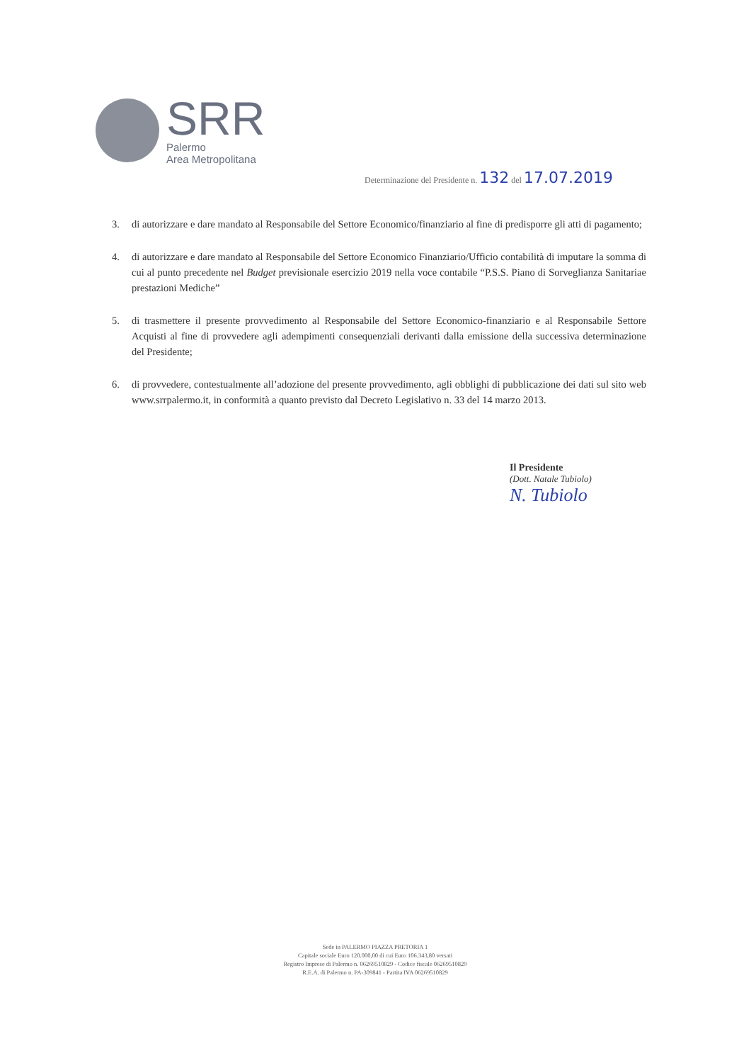SRR
Palermo
Area Metropolitana
Determinazione del Presidente n. 132 del 17.07.2019
3. di autorizzare e dare mandato al Responsabile del Settore Economico/finanziario al fine di predisporre gli atti di pagamento;
4. di autorizzare e dare mandato al Responsabile del Settore Economico Finanziario/Ufficio contabilità di imputare la somma di cui al punto precedente nel Budget previsionale esercizio 2019 nella voce contabile “P.S.S. Piano di Sorveglianza Sanitariae prestazioni Mediche”
5. di trasmettere il presente provvedimento al Responsabile del Settore Economico-finanziario e al Responsabile Settore Acquisti al fine di provvedere agli adempimenti consequenziali derivanti dalla emissione della successiva determinazione del Presidente;
6. di provvedere, contestualmente all’adozione del presente provvedimento, agli obblighi di pubblicazione dei dati sul sito web www.srrpalermo.it, in conformità a quanto previsto dal Decreto Legislativo n. 33 del 14 marzo 2013.
Il Presidente
(Dott. Natale Tubiolo)
N. Tubiolo
Sede in PALERMO PIAZZA PRETORIA 1
Capitale sociale Euro 120.000,00 di cui Euro 106.343,80 versati
Registro Imprese di Palermo n. 06269510829 - Codice fiscale 06269510829
R.E.A. di Palermo n. PA-309841 - Partita IVA 06269510829